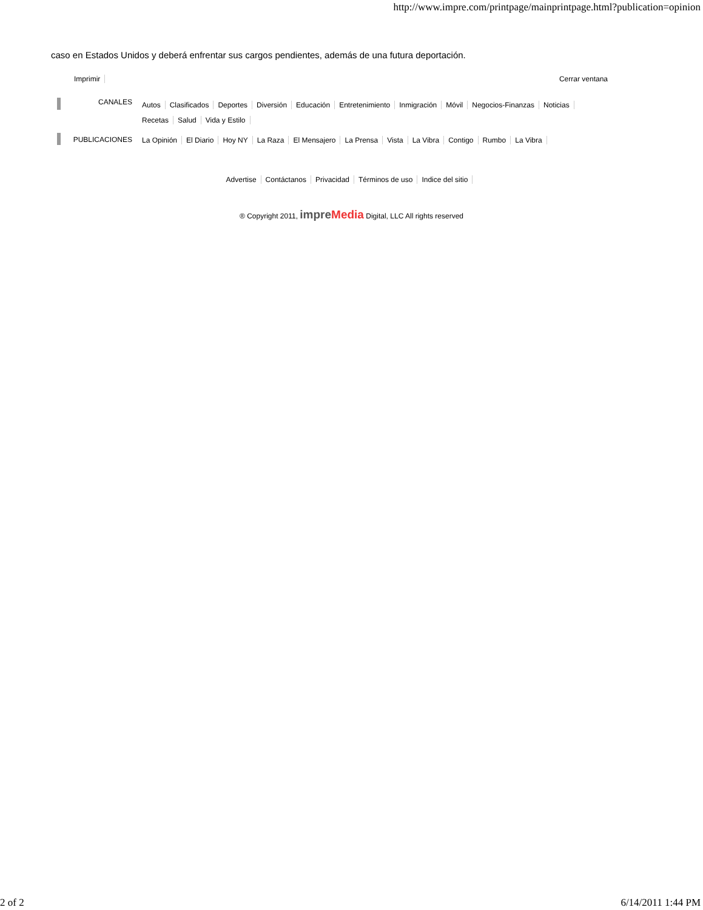http://www.impre.com/printpage/mainprintpage.html?publication=opinion
caso en Estados Unidos y deberá enfrentar sus cargos pendientes, además de una futura deportación.
Imprimir Cerrar ventana
CANALES
Autos Clasificados Deportes Diversión Educación Entretenimiento Inmigración Móvil Negocios-Finanzas Noticias Recetas Salud Vida y Estilo
PUBLICACIONES
La Opinión El Diario Hoy NY La Raza El Mensajero La Prensa Vista La Vibra Contigo Rumbo La Vibra
Advertise Contáctanos Privacidad Términos de uso Indice del sitio
® Copyright 2011, impreMedia Digital, LLC All rights reserved
2 of 2 6/14/2011 1:44 PM